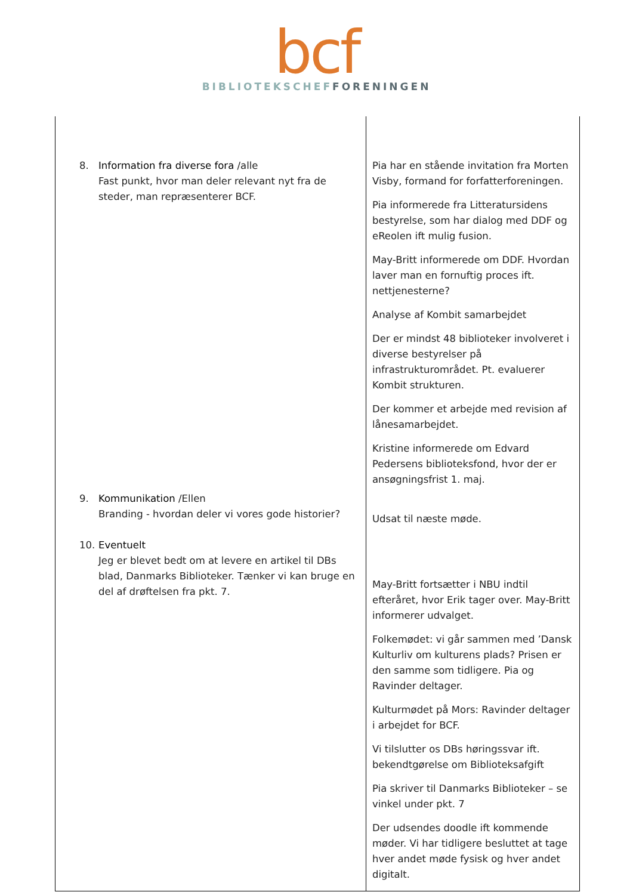bcf
BIBLIOTEKSCHEF FORENINGEN
| 8. Information fra diverse fora /alle Fast punkt, hvor man deler relevant nyt fra de steder, man repræsenterer BCF. 9. Kommunikation /Ellen Branding - hvordan deler vi vores gode historier? 10. Eventuelt Jeg er blevet bedt om at levere en artikel til DBs blad, Danmarks Biblioteker. Tænker vi kan bruge en del af drøftelsen fra pkt. 7. | Pia har en stående invitation fra Morten Visby, formand for forfatterforeningen. Pia informerede fra Litteratursidens bestyrelse, som har dialog med DDF og eReolen ift mulig fusion. May-Britt informerede om DDF. Hvordan laver man en fornuftig proces ift. nettjenesterne? Analyse af Kombit samarbejdet Der er mindst 48 biblioteker involveret i diverse bestyrelser på infrastrukturområdet. Pt. evaluerer Kombit strukturen. Der kommer et arbejde med revision af lånesamarbejdet. Kristine informerede om Edvard Pedersens biblioteksfond, hvor der er ansøgningsfrist 1. maj. Udsat til næste møde. May-Britt fortsætter i NBU indtil efteråret, hvor Erik tager over. May-Britt informerer udvalget. Folkemødet: vi går sammen med ’Dansk Kulturliv om kulturens plads? Prisen er den samme som tidligere. Pia og Ravinder deltager. Kulturmødet på Mors: Ravinder deltager i arbejdet for BCF. Vi tilslutter os DBs høringssvar ift. bekendtgørelse om Biblioteksafgift Pia skriver til Danmarks Biblioteker – se vinkel under pkt. 7 Der udsendes doodle ift kommende møder. Vi har tidligere besluttet at tage hver andet møde fysisk og hver andet digitalt. |